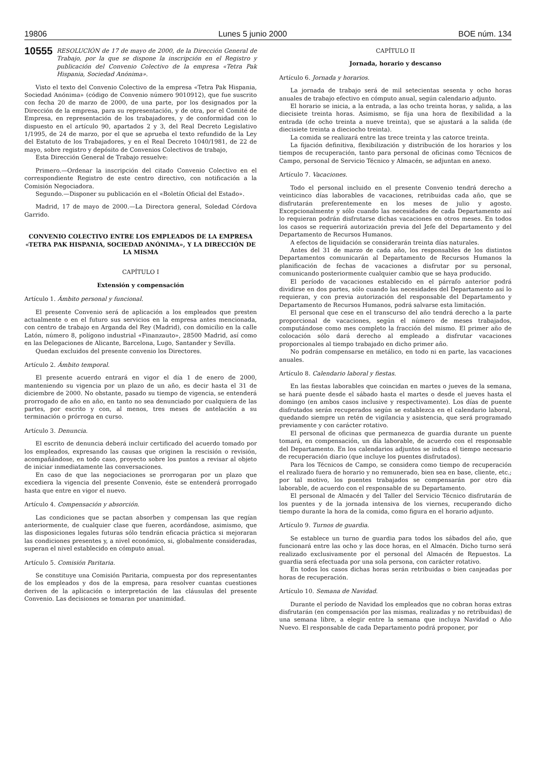19806 Lunes 5 junio 2000 BOE núm. 134
10555 RESOLUCIÓN de 17 de mayo de 2000, de la Dirección General de Trabajo, por la que se dispone la inscripción en el Registro y publicación del Convenio Colectivo de la empresa «Tetra Pak Hispania, Sociedad Anónima».
Visto el texto del Convenio Colectivo de la empresa «Tetra Pak Hispania, Sociedad Anónima» (código de Convenio número 9010912), que fue suscrito con fecha 20 de marzo de 2000, de una parte, por los designados por la Dirección de la empresa, para su representación, y de otra, por el Comité de Empresa, en representación de los trabajadores, y de conformidad con lo dispuesto en el artículo 90, apartados 2 y 3, del Real Decreto Legislativo 1/1995, de 24 de marzo, por el que se aprueba el texto refundido de la Ley del Estatuto de los Trabajadores, y en el Real Decreto 1040/1981, de 22 de mayo, sobre registro y depósito de Convenios Colectivos de trabajo,
Esta Dirección General de Trabajo resuelve:
Primero.—Ordenar la inscripción del citado Convenio Colectivo en el correspondiente Registro de este centro directivo, con notificación a la Comisión Negociadora.
Segundo.—Disponer su publicación en el «Boletín Oficial del Estado».
Madrid, 17 de mayo de 2000.—La Directora general, Soledad Córdova Garrido.
CONVENIO COLECTIVO ENTRE LOS EMPLEADOS DE LA EMPRESA «TETRA PAK HISPANIA, SOCIEDAD ANÓNIMA», Y LA DIRECCIÓN DE LA MISMA
CAPÍTULO I
Extensión y compensación
Artículo 1. Ámbito personal y funcional.
El presente Convenio será de aplicación a los empleados que presten actualmente o en el futuro sus servicios en la empresa antes mencionada, con centro de trabajo en Arganda del Rey (Madrid), con domicilio en la calle Latón, número 8, polígono industrial «Finanzauto», 28500 Madrid, así como en las Delegaciones de Alicante, Barcelona, Lugo, Santander y Sevilla.
Quedan excluidos del presente convenio los Directores.
Artículo 2. Ámbito temporal.
El presente acuerdo entrará en vigor el día 1 de enero de 2000, manteniendo su vigencia por un plazo de un año, es decir hasta el 31 de diciembre de 2000. No obstante, pasado su tiempo de vigencia, se entenderá prorrogado de año en año, en tanto no sea denunciado por cualquiera de las partes, por escrito y con, al menos, tres meses de antelación a su terminación o prórroga en curso.
Artículo 3. Denuncia.
El escrito de denuncia deberá incluir certificado del acuerdo tomado por los empleados, expresando las causas que originen la rescisión o revisión, acompañándose, en todo caso, proyecto sobre los puntos a revisar al objeto de iniciar inmediatamente las conversaciones.
En caso de que las negociaciones se prorrogaran por un plazo que excediera la vigencia del presente Convenio, éste se entenderá prorrogado hasta que entre en vigor el nuevo.
Artículo 4. Compensación y absorción.
Las condiciones que se pactan absorben y compensan las que regían anteriormente, de cualquier clase que fueren, acordándose, asimismo, que las disposiciones legales futuras sólo tendrán eficacia práctica si mejoraran las condiciones presentes y, a nivel económico, si, globalmente consideradas, superan el nivel establecido en cómputo anual.
Artículo 5. Comisión Paritaria.
Se constituye una Comisión Paritaria, compuesta por dos representantes de los empleados y dos de la empresa, para resolver cuantas cuestiones deriven de la aplicación o interpretación de las cláusulas del presente Convenio. Las decisiones se tomaran por unanimidad.
CAPÍTULO II
Jornada, horario y descanso
Artículo 6. Jornada y horarios.
La jornada de trabajo será de mil setecientas sesenta y ocho horas anuales de trabajo efectivo en cómputo anual, según calendario adjunto.
El horario se inicia, a la entrada, a las ocho treinta horas, y salida, a las diecisiete treinta horas. Asimismo, se fija una hora de flexibilidad a la entrada (de ocho treinta a nueve treinta), que se ajustará a la salida (de diecisiete treinta a dieciocho treinta).
La comida se realizará entre las trece treinta y las catorce treinta.
La fijación definitiva, flexibilización y distribución de los horarios y los tiempos de recuperación, tanto para personal de oficinas como Técnicos de Campo, personal de Servicio Técnico y Almacén, se adjuntan en anexo.
Artículo 7. Vacaciones.
Todo el personal incluido en el presente Convenio tendrá derecho a veinticinco días laborables de vacaciones, retribuidas cada año, que se disfrutarán preferentemente en los meses de julio y agosto. Excepcionalmente y sólo cuando las necesidades de cada Departamento así lo requieran podrán disfrutarse dichas vacaciones en otros meses. En todos los casos se requerirá autorización previa del Jefe del Departamento y del Departamento de Recursos Humanos.
A efectos de liquidación se considerarán treinta días naturales.
Antes del 31 de marzo de cada año, los responsables de los distintos Departamentos comunicarán al Departamento de Recursos Humanos la planificación de fechas de vacaciones a disfrutar por su personal, comunicando posteriormente cualquier cambio que se haya producido.
El período de vacaciones establecido en el párrafo anterior podrá dividirse en dos partes, sólo cuando las necesidades del Departamento así lo requieran, y con previa autorización del responsable del Departamento y Departamento de Recursos Humanos, podrá salvarse esta limitación.
El personal que cese en el transcurso del año tendrá derecho a la parte proporcional de vacaciones, según el número de meses trabajados, computándose como mes completo la fracción del mismo. El primer año de colocación sólo dará derecho al empleado a disfrutar vacaciones proporcionales al tiempo trabajado en dicho primer año.
No podrán compensarse en metálico, en todo ni en parte, las vacaciones anuales.
Artículo 8. Calendario laboral y fiestas.
En las fiestas laborables que coincidan en martes o jueves de la semana, se hará puente desde el sábado hasta el martes o desde el jueves hasta el domingo (en ambos casos inclusive y respectivamente). Los días de puente disfrutados serán recuperados según se establezca en el calendario laboral, quedando siempre un retén de vigilancia y asistencia, que será programado previamente y con carácter rotativo.
El personal de oficinas que permanezca de guardia durante un puente tomará, en compensación, un día laborable, de acuerdo con el responsable del Departamento. En los calendarios adjuntos se indica el tiempo necesario de recuperación diario (que incluye los puentes disfrutados).
Para los Técnicos de Campo, se considera como tiempo de recuperación el realizado fuera de horario y no remunerado, bien sea en base, cliente, etc.; por tal motivo, los puentes trabajados se compensarán por otro día laborable, de acuerdo con el responsable de su Departamento.
El personal de Almacén y del Taller del Servicio Técnico disfrutarán de los puentes y de la jornada intensiva de los viernes, recuperando dicho tiempo durante la hora de la comida, como figura en el horario adjunto.
Artículo 9. Turnos de guardia.
Se establece un turno de guardia para todos los sábados del año, que funcionará entre las ocho y las doce horas, en el Almacén. Dicho turno será realizado exclusivamente por el personal del Almacén de Repuestos. La guardia será efectuada por una sola persona, con carácter rotativo.
En todos los casos dichas horas serán retribuidas o bien canjeadas por horas de recuperación.
Artículo 10. Semana de Navidad.
Durante el período de Navidad los empleados que no cobran horas extras disfrutarán (en compensación por las mismas, realizadas y no retribuidas) de una semana libre, a elegir entre la semana que incluya Navidad o Año Nuevo. El responsable de cada Departamento podrá proponer, por